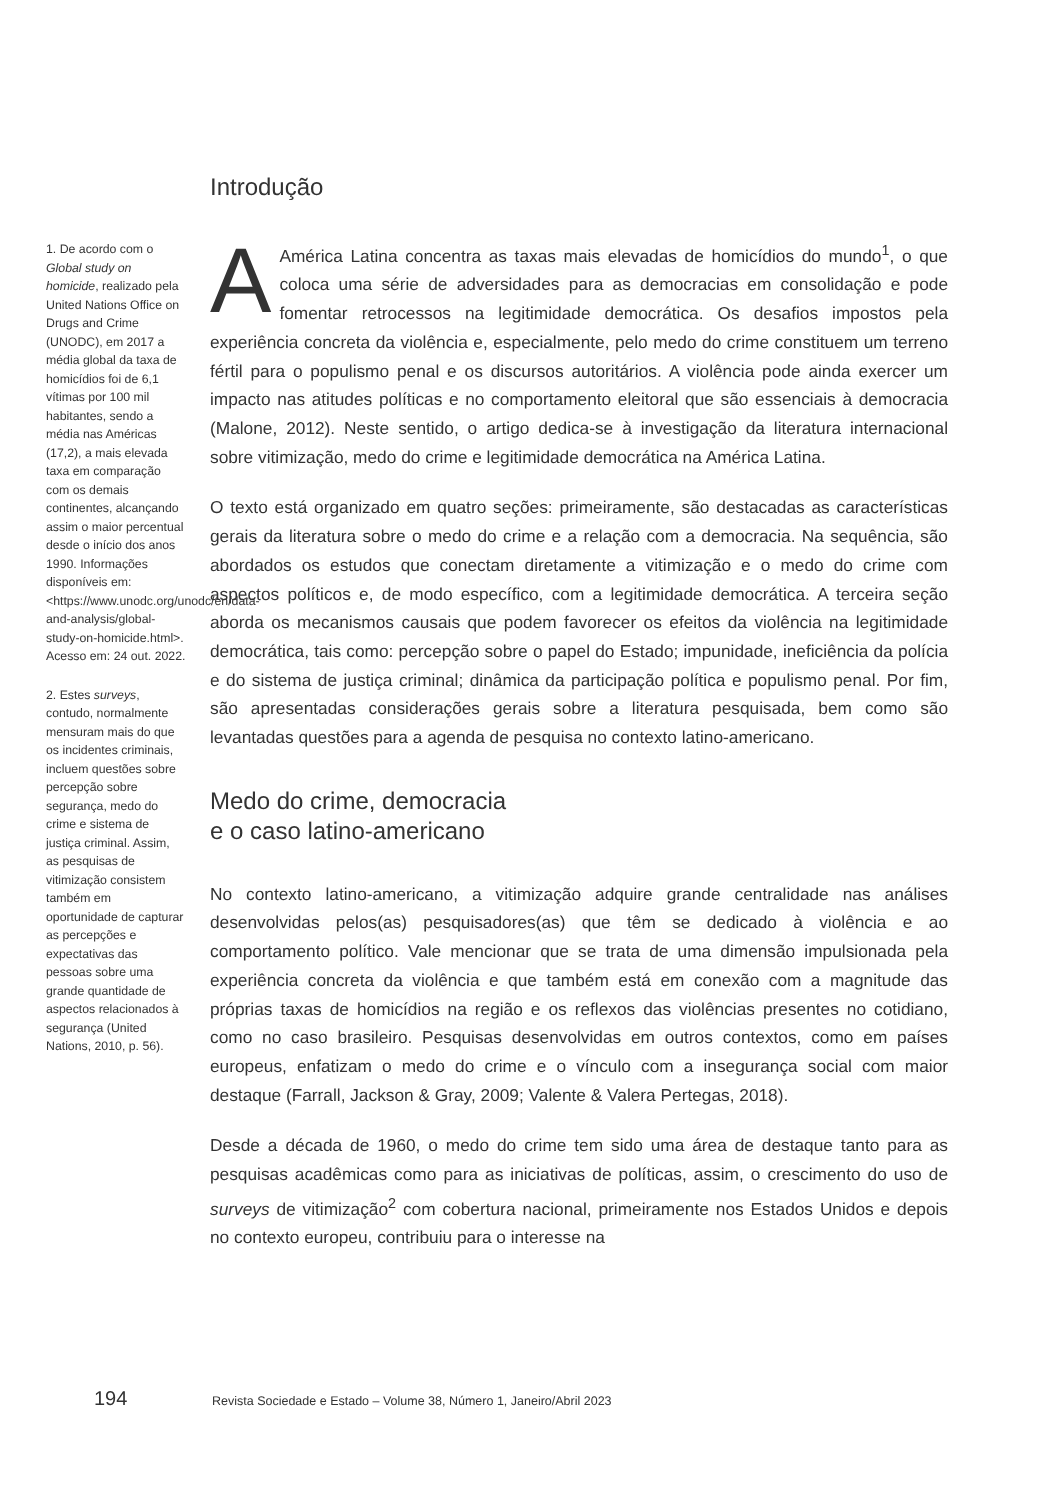1. De acordo com o Global study on homicide, realizado pela United Nations Office on Drugs and Crime (UNODC), em 2017 a média global da taxa de homicídios foi de 6,1 vítimas por 100 mil habitantes, sendo a média nas Américas (17,2), a mais elevada taxa em comparação com os demais continentes, alcançando assim o maior percentual desde o início dos anos 1990. Informações disponíveis em: <https://www.unodc.org/unodc/en/data-and-analysis/global-study-on-homicide.html>. Acesso em: 24 out. 2022.
2. Estes surveys, contudo, normalmente mensuram mais do que os incidentes criminais, incluem questões sobre percepção sobre segurança, medo do crime e sistema de justiça criminal. Assim, as pesquisas de vitimização consistem também em oportunidade de capturar as percepções e expectativas das pessoas sobre uma grande quantidade de aspectos relacionados à segurança (United Nations, 2010, p. 56).
Introdução
AAmérica Latina concentra as taxas mais elevadas de homicídios do mundo<sup>1</sup>, o que coloca uma série de adversidades para as democracias em consolidação e pode fomentar retrocessos na legitimidade democrática. Os desafios impostos pela experiência concreta da violência e, especialmente, pelo medo do crime constituem um terreno fértil para o populismo penal e os discursos autoritários. A violência pode ainda exercer um impacto nas atitudes políticas e no comportamento eleitoral que são essenciais à democracia (Malone, 2012). Neste sentido, o artigo dedica-se à investigação da literatura internacional sobre vitimização, medo do crime e legitimidade democrática na América Latina.
O texto está organizado em quatro seções: primeiramente, são destacadas as características gerais da literatura sobre o medo do crime e a relação com a democracia. Na sequência, são abordados os estudos que conectam diretamente a vitimização e o medo do crime com aspectos políticos e, de modo específico, com a legitimidade democrática. A terceira seção aborda os mecanismos causais que podem favorecer os efeitos da violência na legitimidade democrática, tais como: percepção sobre o papel do Estado; impunidade, ineficiência da polícia e do sistema de justiça criminal; dinâmica da participação política e populismo penal. Por fim, são apresentadas considerações gerais sobre a literatura pesquisada, bem como são levantadas questões para a agenda de pesquisa no contexto latino-americano.
Medo do crime, democracia
e o caso latino-americano
No contexto latino-americano, a vitimização adquire grande centralidade nas análises desenvolvidas pelos(as) pesquisadores(as) que têm se dedicado à violência e ao comportamento político. Vale mencionar que se trata de uma dimensão impulsionada pela experiência concreta da violência e que também está em conexão com a magnitude das próprias taxas de homicídios na região e os reflexos das violências presentes no cotidiano, como no caso brasileiro. Pesquisas desenvolvidas em outros contextos, como em países europeus, enfatizam o medo do crime e o vínculo com a insegurança social com maior destaque (Farrall, Jackson & Gray, 2009; Valente & Valera Pertegas, 2018).
Desde a década de 1960, o medo do crime tem sido uma área de destaque tanto para as pesquisas acadêmicas como para as iniciativas de políticas, assim, o crescimento do uso de surveys de vitimização<sup>2</sup> com cobertura nacional, primeiramente nos Estados Unidos e depois no contexto europeu, contribuiu para o interesse na
194 Revista Sociedade e Estado – Volume 38, Número 1, Janeiro/Abril 2023